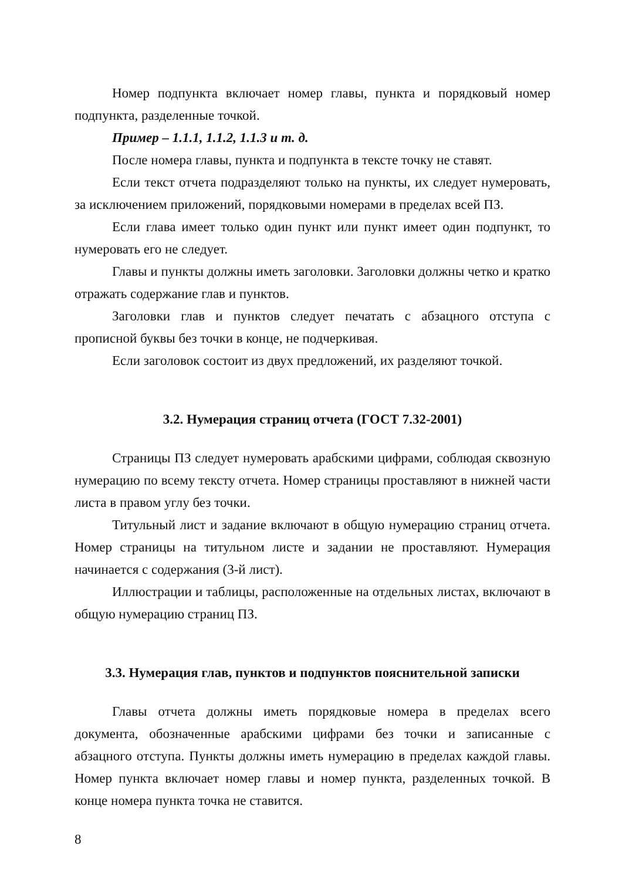Номер подпункта включает номер главы, пункта и порядковый номер подпункта, разделенные точкой.
Пример – 1.1.1, 1.1.2, 1.1.3 и т. д.
После номера главы, пункта и подпункта в тексте точку не ставят.
Если текст отчета подразделяют только на пункты, их следует нумеровать, за исключением приложений, порядковыми номерами в пределах всей ПЗ.
Если глава имеет только один пункт или пункт имеет один подпункт, то нумеровать его не следует.
Главы и пункты должны иметь заголовки. Заголовки должны четко и кратко отражать содержание глав и пунктов.
Заголовки глав и пунктов следует печатать с абзацного отступа с прописной буквы без точки в конце, не подчеркивая.
Если заголовок состоит из двух предложений, их разделяют точкой.
3.2. Нумерация страниц отчета (ГОСТ 7.32-2001)
Страницы ПЗ следует нумеровать арабскими цифрами, соблюдая сквозную нумерацию по всему тексту отчета. Номер страницы проставляют в нижней части листа в правом углу без точки.
Титульный лист и задание включают в общую нумерацию страниц отчета. Номер страницы на титульном листе и задании не проставляют. Нумерация начинается с содержания (3-й лист).
Иллюстрации и таблицы, расположенные на отдельных листах, включают в общую нумерацию страниц ПЗ.
3.3. Нумерация глав, пунктов и подпунктов пояснительной записки
Главы отчета должны иметь порядковые номера в пределах всего документа, обозначенные арабскими цифрами без точки и записанные с абзацного отступа. Пункты должны иметь нумерацию в пределах каждой главы. Номер пункта включает номер главы и номер пункта, разделенных точкой. В конце номера пункта точка не ставится.
8